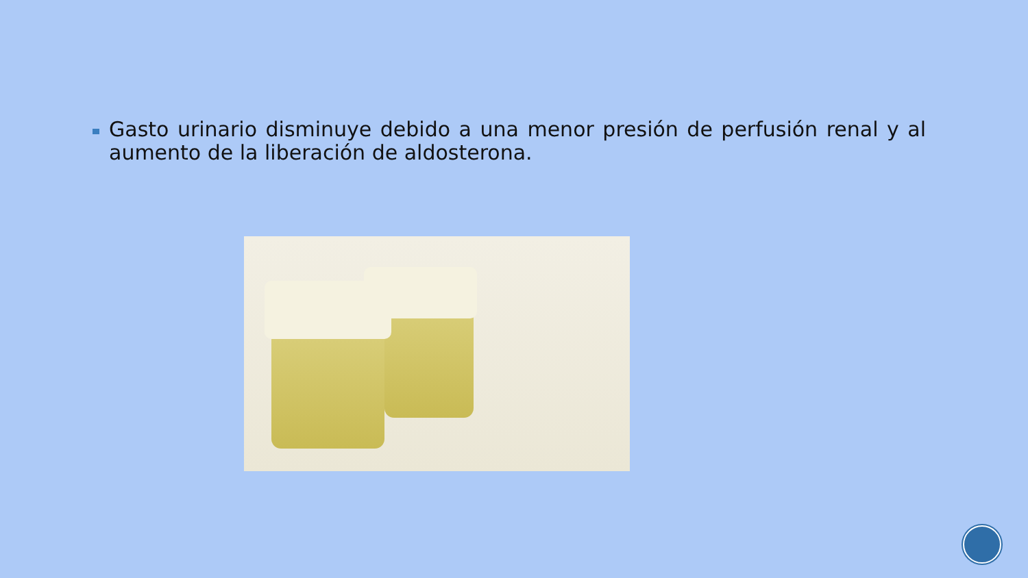Gasto urinario disminuye debido a una menor presión de perfusión renal y al aumento de la liberación de aldosterona.